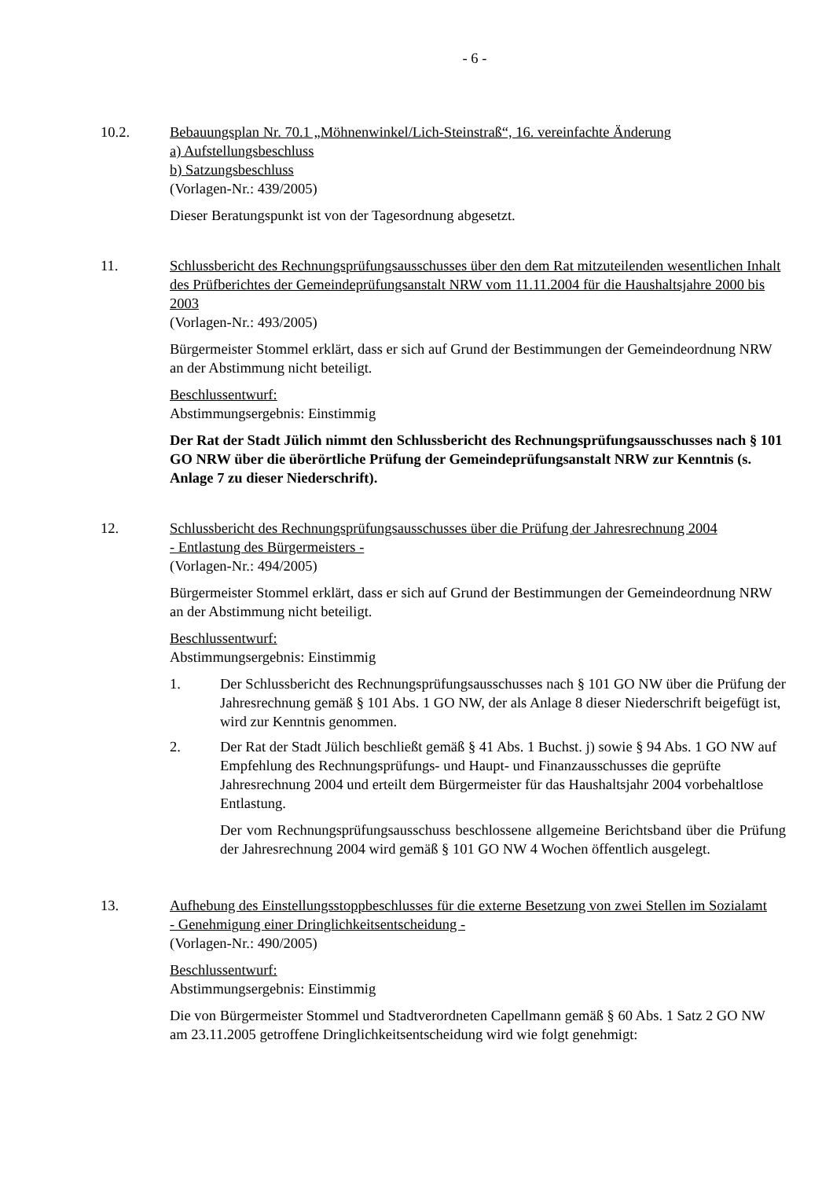- 6 -
10.2. Bebauungsplan Nr. 70.1 „Möhnenwinkel/Lich-Steinstraß“, 16. vereinfachte Änderung
a) Aufstellungsbeschluss
b) Satzungsbeschluss
(Vorlagen-Nr.: 439/2005)
Dieser Beratungspunkt ist von der Tagesordnung abgesetzt.
11. Schlussbericht des Rechnungsprüfungsausschusses über den dem Rat mitzuteilenden wesentlichen Inhalt des Prüfberichtes der Gemeindeprüfungsanstalt NRW vom 11.11.2004 für die Haushaltsjahre 2000 bis 2003
(Vorlagen-Nr.: 493/2005)
Bürgermeister Stommel erklärt, dass er sich auf Grund der Bestimmungen der Gemeindeordnung NRW an der Abstimmung nicht beteiligt.
Beschlussentwurf:
Abstimmungsergebnis: Einstimmig
Der Rat der Stadt Jülich nimmt den Schlussbericht des Rechnungsprüfungsausschusses nach § 101 GO NRW über die überörtliche Prüfung der Gemeindeprüfungsanstalt NRW zur Kenntnis (s. Anlage 7 zu dieser Niederschrift).
12. Schlussbericht des Rechnungsprüfungsausschusses über die Prüfung der Jahresrechnung 2004
- Entlastung des Bürgermeisters -
(Vorlagen-Nr.: 494/2005)
Bürgermeister Stommel erklärt, dass er sich auf Grund der Bestimmungen der Gemeindeordnung NRW an der Abstimmung nicht beteiligt.
Beschlussentwurf:
Abstimmungsergebnis: Einstimmig
1. Der Schlussbericht des Rechnungsprüfungsausschusses nach § 101 GO NW über die Prüfung der Jahresrechnung gemäß § 101 Abs. 1 GO NW, der als Anlage 8 dieser Niederschrift beigefügt ist, wird zur Kenntnis genommen.
2. Der Rat der Stadt Jülich beschließt gemäß § 41 Abs. 1 Buchst. j) sowie § 94 Abs. 1 GO NW auf Empfehlung des Rechnungsprüfungs- und Haupt- und Finanzausschusses die geprüfte Jahresrechnung 2004 und erteilt dem Bürgermeister für das Haushaltsjahr 2004 vorbehaltlose Entlastung.
Der vom Rechnungsprüfungsausschuss beschlossene allgemeine Berichtsband über die Prüfung der Jahresrechnung 2004 wird gemäß § 101 GO NW 4 Wochen öffentlich ausgelegt.
13. Aufhebung des Einstellungsstoppbeschlusses für die externe Besetzung von zwei Stellen im Sozialamt
- Genehmigung einer Dringlichkeitsentscheidung -
(Vorlagen-Nr.: 490/2005)
Beschlussentwurf:
Abstimmungsergebnis: Einstimmig
Die von Bürgermeister Stommel und Stadtverordneten Capellmann gemäß § 60 Abs. 1 Satz 2 GO NW am 23.11.2005 getroffene Dringlichkeitsentscheidung wird wie folgt genehmigt: